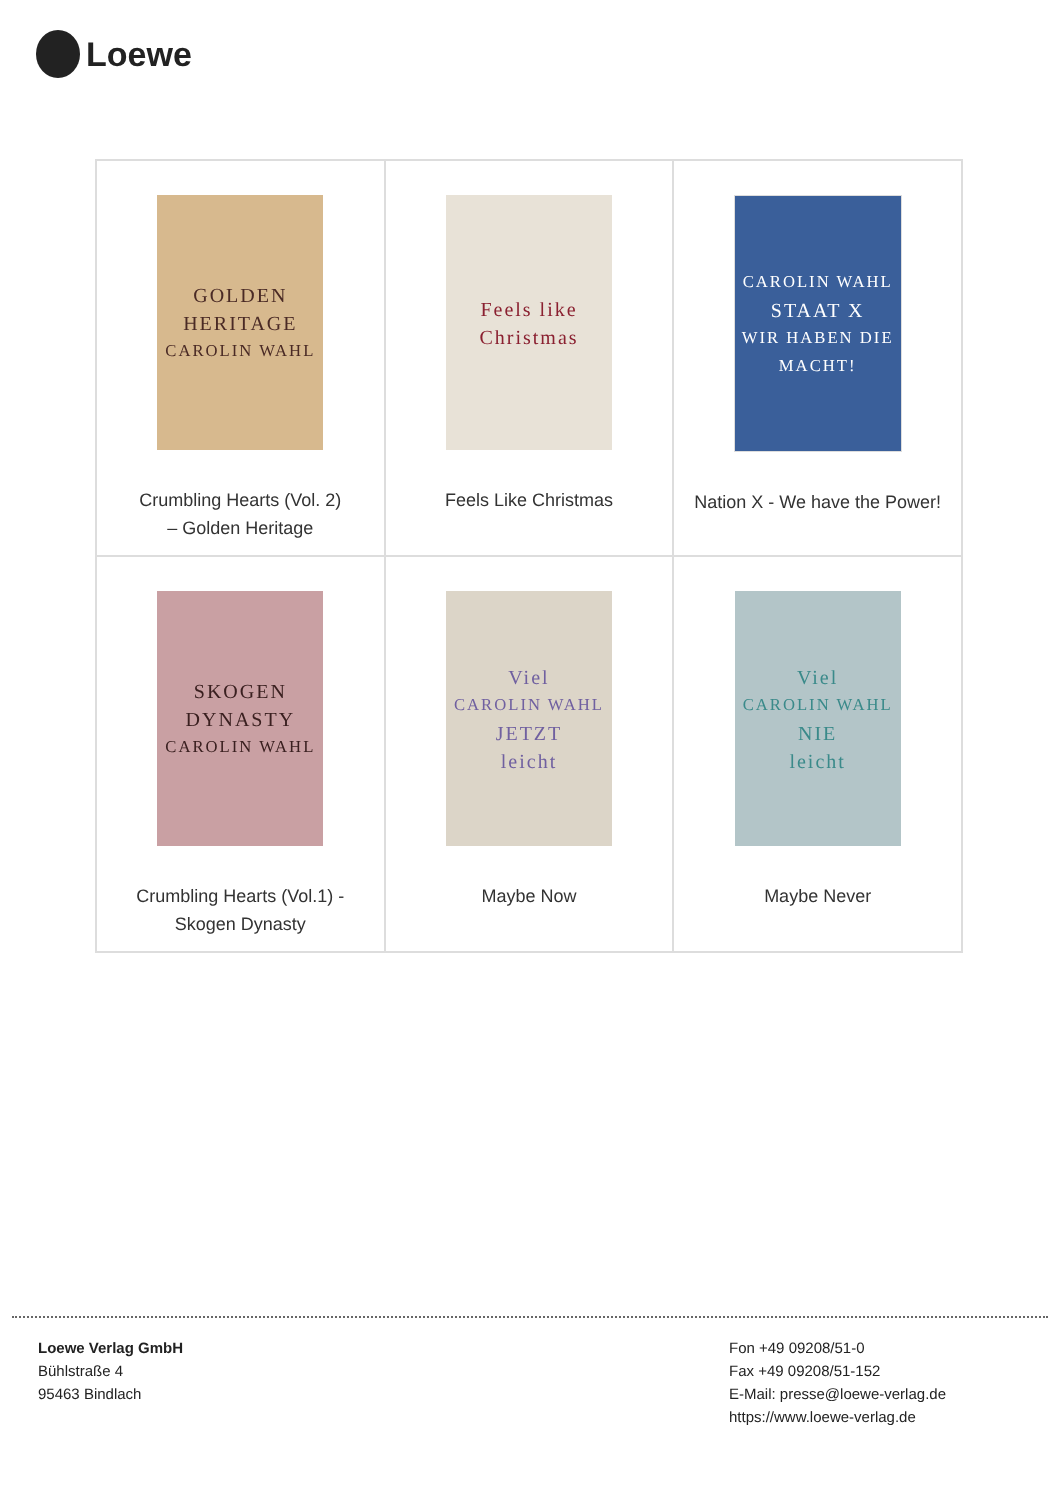Loewe
| GOLDEN HERITAGE CAROLIN WAHL Crumbling Hearts (Vol. 2) – Golden Heritage | Feels like Christmas Feels Like Christmas | CAROLIN WAHL STAAT X WIR HABEN DIE MACHT! Nation X - We have the Power! |
| SKOGEN DYNASTY CAROLIN WAHL Crumbling Hearts (Vol.1) - Skogen Dynasty | Viel CAROLIN WAHL JETZT leicht Maybe Now | Viel CAROLIN WAHL NIE leicht Maybe Never |
Loewe Verlag GmbH
Bühlstraße 4
95463 Bindlach
Fon +49 09208/51-0
Fax +49 09208/51-152
E-Mail: presse@loewe-verlag.de
https://www.loewe-verlag.de